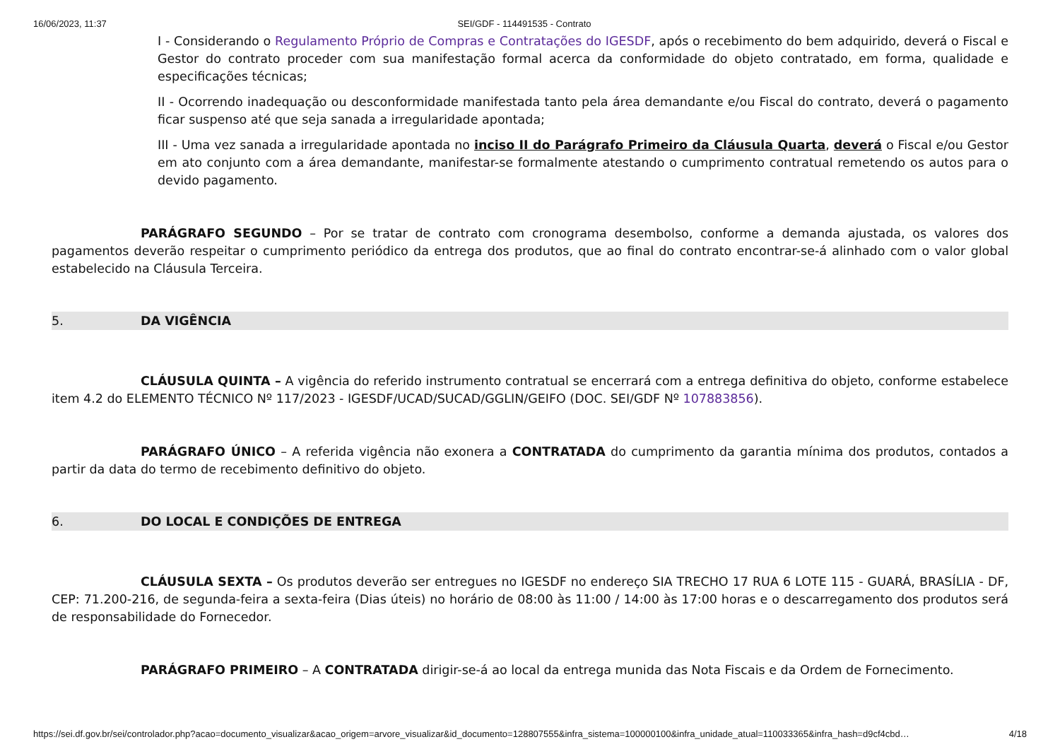16/06/2023, 11:37 SEI/GDF - 114491535 - Contrato
I - Considerando o Regulamento Próprio de Compras e Contratações do IGESDF, após o recebimento do bem adquirido, deverá o Fiscal e Gestor do contrato proceder com sua manifestação formal acerca da conformidade do objeto contratado, em forma, qualidade e especificações técnicas;
II - Ocorrendo inadequação ou desconformidade manifestada tanto pela área demandante e/ou Fiscal do contrato, deverá o pagamento ficar suspenso até que seja sanada a irregularidade apontada;
III - Uma vez sanada a irregularidade apontada no inciso II do Parágrafo Primeiro da Cláusula Quarta, deverá o Fiscal e/ou Gestor em ato conjunto com a área demandante, manifestar-se formalmente atestando o cumprimento contratual remetendo os autos para o devido pagamento.
PARÁGRAFO SEGUNDO – Por se tratar de contrato com cronograma desembolso, conforme a demanda ajustada, os valores dos pagamentos deverão respeitar o cumprimento periódico da entrega dos produtos, que ao final do contrato encontrar-se-á alinhado com o valor global estabelecido na Cláusula Terceira.
5. DA VIGÊNCIA
CLÁUSULA QUINTA – A vigência do referido instrumento contratual se encerrará com a entrega definitiva do objeto, conforme estabelece item 4.2 do ELEMENTO TÉCNICO Nº 117/2023 - IGESDF/UCAD/SUCAD/GGLIN/GEIFO (DOC. SEI/GDF Nº 107883856).
PARÁGRAFO ÚNICO – A referida vigência não exonera a CONTRATADA do cumprimento da garantia mínima dos produtos, contados a partir da data do termo de recebimento definitivo do objeto.
6. DO LOCAL E CONDIÇÕES DE ENTREGA
CLÁUSULA SEXTA – Os produtos deverão ser entregues no IGESDF no endereço SIA TRECHO 17 RUA 6 LOTE 115 - GUARÁ, BRASÍLIA - DF, CEP: 71.200-216, de segunda-feira a sexta-feira (Dias úteis) no horário de 08:00 às 11:00 / 14:00 às 17:00 horas e o descarregamento dos produtos será de responsabilidade do Fornecedor.
PARÁGRAFO PRIMEIRO – A CONTRATADA dirigir-se-á ao local da entrega munida das Nota Fiscais e da Ordem de Fornecimento.
https://sei.df.gov.br/sei/controlador.php?acao=documento_visualizar&acao_origem=arvore_visualizar&id_documento=128807555&infra_sistema=100000100&infra_unidade_atual=110033365&infra_hash=d9cf4cbd… 4/18